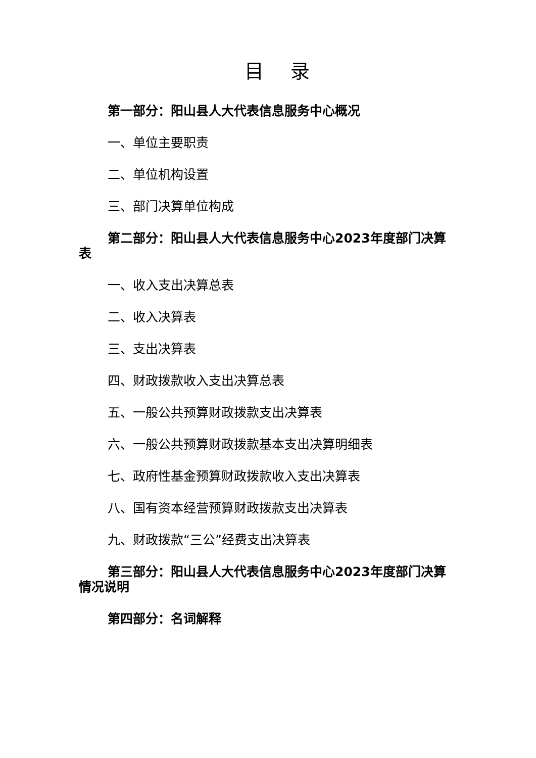目 录
第一部分：阳山县人大代表信息服务中心概况
一、单位主要职责
二、单位机构设置
三、部门决算单位构成
第二部分：阳山县人大代表信息服务中心2023年度部门决算表
一、收入支出决算总表
二、收入决算表
三、支出决算表
四、财政拨款收入支出决算总表
五、一般公共预算财政拨款支出决算表
六、一般公共预算财政拨款基本支出决算明细表
七、政府性基金预算财政拨款收入支出决算表
八、国有资本经营预算财政拨款支出决算表
九、财政拨款“三公”经费支出决算表
第三部分：阳山县人大代表信息服务中心2023年度部门决算情况说明
第四部分：名词解释